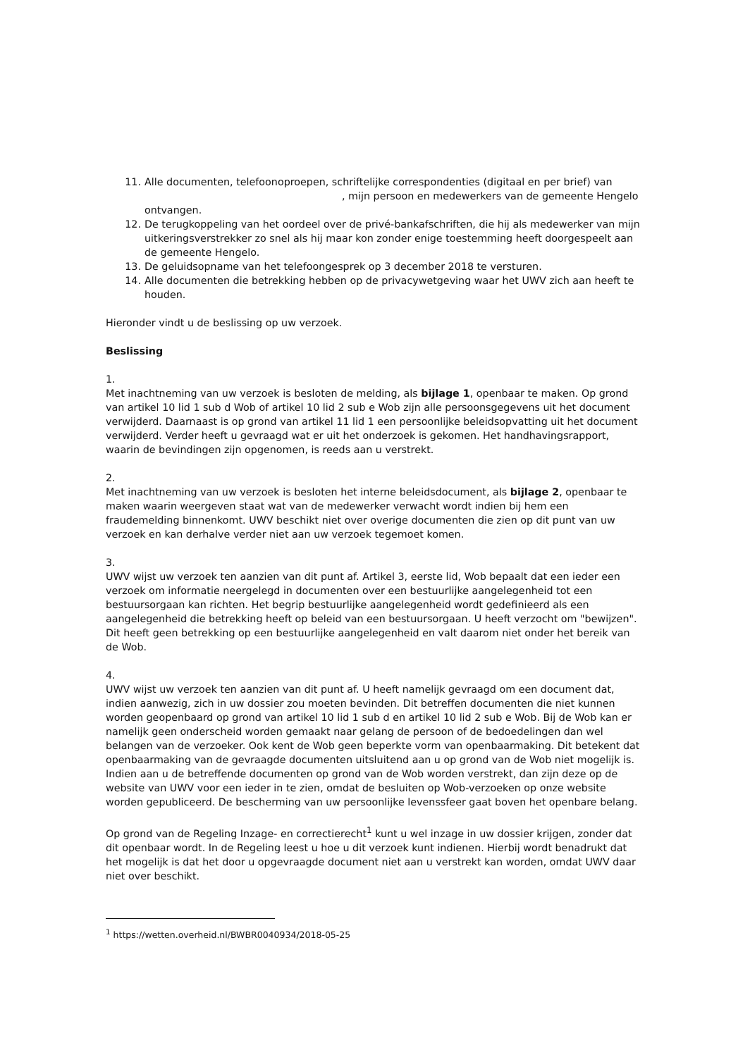11. Alle documenten, telefoonoproepen, schriftelijke correspondenties (digitaal en per brief) van , mijn persoon en medewerkers van de gemeente Hengelo ontvangen.
12. De terugkoppeling van het oordeel over de privé-bankafschriften, die hij als medewerker van mijn uitkeringsverstrekker zo snel als hij maar kon zonder enige toestemming heeft doorgespeelt aan de gemeente Hengelo.
13. De geluidsopname van het telefoongesprek op 3 december 2018 te versturen.
14. Alle documenten die betrekking hebben op de privacywetgeving waar het UWV zich aan heeft te houden.
Hieronder vindt u de beslissing op uw verzoek.
Beslissing
1.
Met inachtneming van uw verzoek is besloten de melding, als bijlage 1, openbaar te maken. Op grond van artikel 10 lid 1 sub d Wob of artikel 10 lid 2 sub e Wob zijn alle persoonsgegevens uit het document verwijderd. Daarnaast is op grond van artikel 11 lid 1 een persoonlijke beleidsopvatting uit het document verwijderd. Verder heeft u gevraagd wat er uit het onderzoek is gekomen. Het handhavingsrapport, waarin de bevindingen zijn opgenomen, is reeds aan u verstrekt.
2.
Met inachtneming van uw verzoek is besloten het interne beleidsdocument, als bijlage 2, openbaar te maken waarin weergeven staat wat van de medewerker verwacht wordt indien bij hem een fraudemelding binnenkomt. UWV beschikt niet over overige documenten die zien op dit punt van uw verzoek en kan derhalve verder niet aan uw verzoek tegemoet komen.
3.
UWV wijst uw verzoek ten aanzien van dit punt af. Artikel 3, eerste lid, Wob bepaalt dat een ieder een verzoek om informatie neergelegd in documenten over een bestuurlijke aangelegenheid tot een bestuursorgaan kan richten. Het begrip bestuurlijke aangelegenheid wordt gedefinieerd als een aangelegenheid die betrekking heeft op beleid van een bestuursorgaan. U heeft verzocht om "bewijzen". Dit heeft geen betrekking op een bestuurlijke aangelegenheid en valt daarom niet onder het bereik van de Wob.
4.
UWV wijst uw verzoek ten aanzien van dit punt af. U heeft namelijk gevraagd om een document dat, indien aanwezig, zich in uw dossier zou moeten bevinden. Dit betreffen documenten die niet kunnen worden geopenbaard op grond van artikel 10 lid 1 sub d en artikel 10 lid 2 sub e Wob. Bij de Wob kan er namelijk geen onderscheid worden gemaakt naar gelang de persoon of de bedoedelingen dan wel belangen van de verzoeker. Ook kent de Wob geen beperkte vorm van openbaarmaking. Dit betekent dat openbaarmaking van de gevraagde documenten uitsluitend aan u op grond van de Wob niet mogelijk is. Indien aan u de betreffende documenten op grond van de Wob worden verstrekt, dan zijn deze op de website van UWV voor een ieder in te zien, omdat de besluiten op Wob-verzoeken op onze website worden gepubliceerd. De bescherming van uw persoonlijke levenssfeer gaat boven het openbare belang.
Op grond van de Regeling Inzage- en correctierecht<sup>1</sup> kunt u wel inzage in uw dossier krijgen, zonder dat dit openbaar wordt. In de Regeling leest u hoe u dit verzoek kunt indienen. Hierbij wordt benadrukt dat het mogelijk is dat het door u opgevraagde document niet aan u verstrekt kan worden, omdat UWV daar niet over beschikt.
<sup>1</sup> https://wetten.overheid.nl/BWBR0040934/2018-05-25